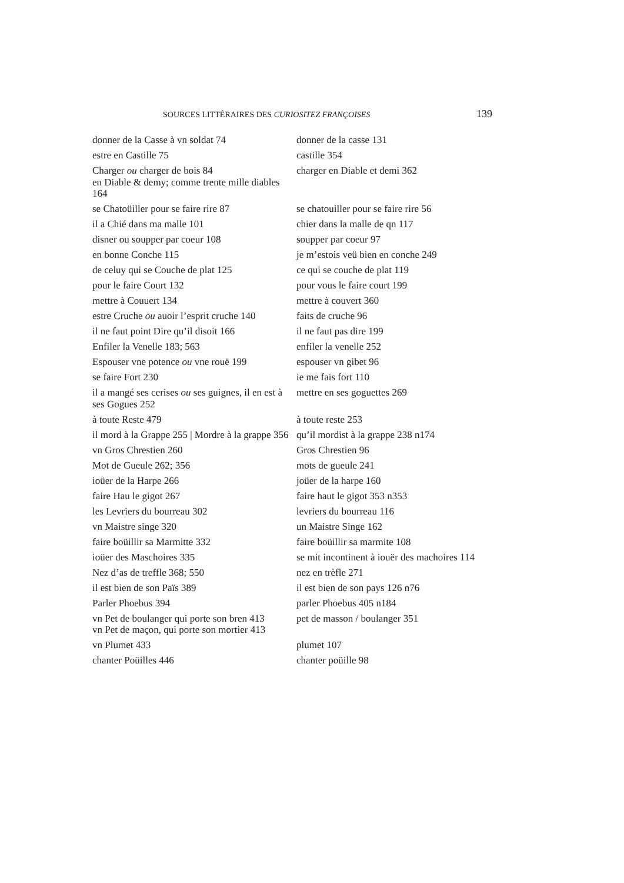SOURCES LITTÉRAIRES DES CURIOSITEZ FRANÇOISES 139
| donner de la Casse à vn soldat 74 | donner de la casse 131 |
| estre en Castille 75 | castille 354 |
| Charger ou charger de bois 84 en Diable & demy; comme trente mille diables 164 | charger en Diable et demi 362 |
| se Chatoüiller pour se faire rire 87 | se chatouiller pour se faire rire 56 |
| il a Chié dans ma malle 101 | chier dans la malle de qn 117 |
| disner ou soupper par coeur 108 | soupper par coeur 97 |
| en bonne Conche 115 | je m’estois veü bien en conche 249 |
| de celuy qui se Couche de plat 125 | ce qui se couche de plat 119 |
| pour le faire Court 132 | pour vous le faire court 199 |
| mettre à Couuert 134 | mettre à couvert 360 |
| estre Cruche ou auoir l’esprit cruche 140 | faits de cruche 96 |
| il ne faut point Dire qu’il disoit 166 | il ne faut pas dire 199 |
| Enfiler la Venelle 183; 563 | enfiler la venelle 252 |
| Espouser vne potence ou vne rouë 199 | espouser vn gibet 96 |
| se faire Fort 230 | ie me fais fort 110 |
| il a mangé ses cerises ou ses guignes, il en est à ses Gogues 252 | mettre en ses goguettes 269 |
| à toute Reste 479 | à toute reste 253 |
| il mord à la Grappe 255 / Mordre à la grappe 356 | qu’il mordist à la grappe 238 n174 |
| vn Gros Chrestien 260 | Gros Chrestien 96 |
| Mot de Gueule 262; 356 | mots de gueule 241 |
| ioüer de la Harpe 266 | joüer de la harpe 160 |
| faire Hau le gigot 267 | faire haut le gigot 353 n353 |
| les Levriers du bourreau 302 | levriers du bourreau 116 |
| vn Maistre singe 320 | un Maistre Singe 162 |
| faire boüillir sa Marmitte 332 | faire boüillir sa marmite 108 |
| ioüer des Maschoires 335 | se mit incontinent à iouër des machoires 114 |
| Nez d’as de treffle 368; 550 | nez en trèfle 271 |
| il est bien de son Païs 389 | il est bien de son pays 126 n76 |
| Parler Phoebus 394 | parler Phoebus 405 n184 |
| vn Pet de boulanger qui porte son bren 413 vn Pet de maçon, qui porte son mortier 413 | pet de masson / boulanger 351 |
| vn Plumet 433 | plumet 107 |
| chanter Poüilles 446 | chanter poüille 98 |